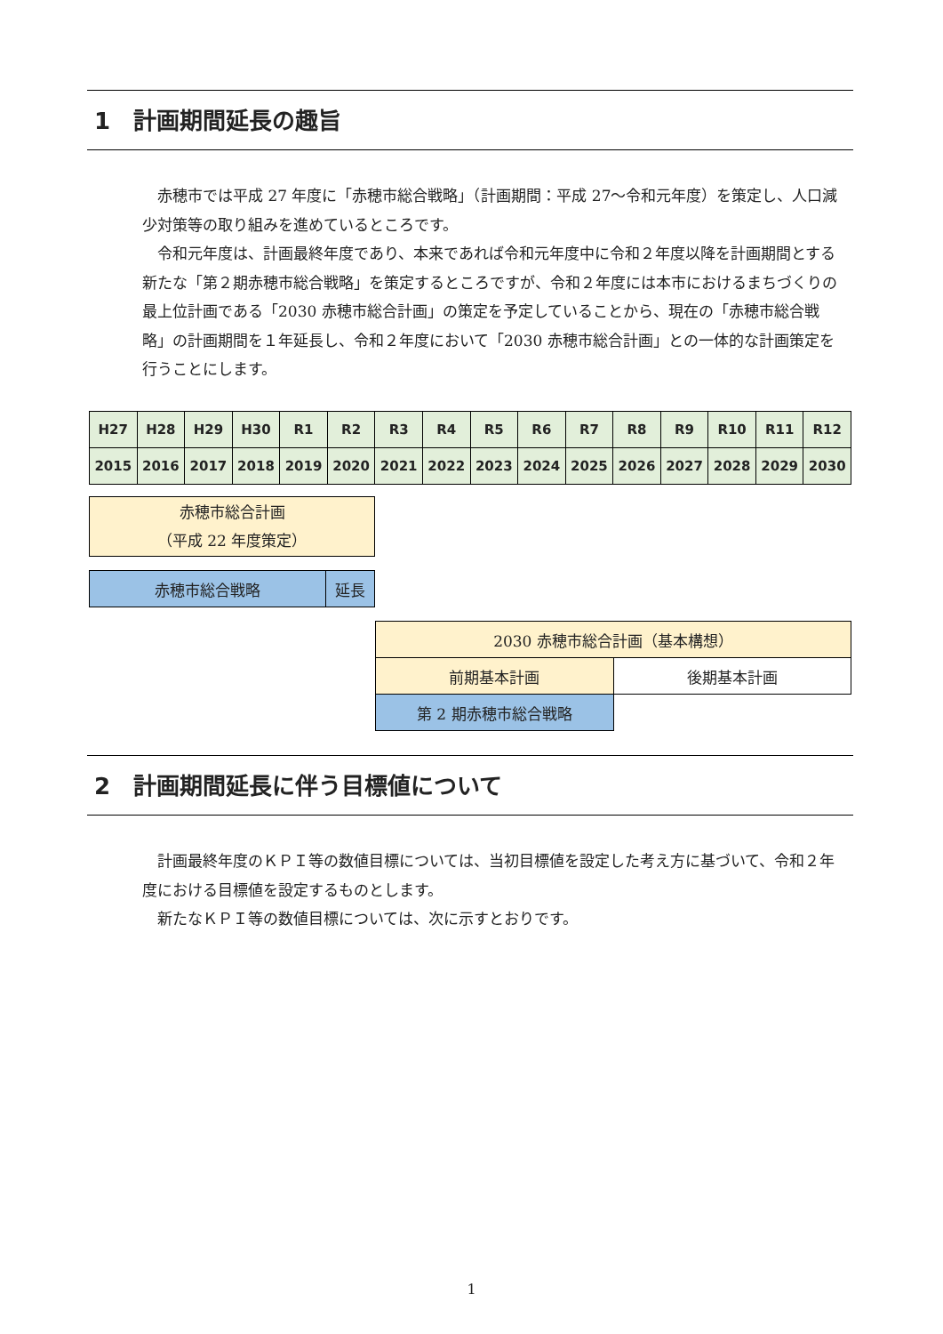1　計画期間延長の趣旨
赤穂市では平成 27 年度に「赤穂市総合戦略」（計画期間：平成 27～令和元年度）を策定し、人口減少対策等の取り組みを進めているところです。
令和元年度は、計画最終年度であり、本来であれば令和元年度中に令和２年度以降を計画期間とする新たな「第２期赤穂市総合戦略」を策定するところですが、令和２年度には本市におけるまちづくりの最上位計画である「2030 赤穂市総合計画」の策定を予定していることから、現在の「赤穂市総合戦略」の計画期間を１年延長し、令和２年度において「2030 赤穂市総合計画」との一体的な計画策定を行うことにします。
| H27 | H28 | H29 | H30 | R1 | R2 | R3 | R4 | R5 | R6 | R7 | R8 | R9 | R10 | R11 | R12 |
| 2015 | 2016 | 2017 | 2018 | 2019 | 2020 | 2021 | 2022 | 2023 | 2024 | 2025 | 2026 | 2027 | 2028 | 2029 | 2030 |
| 赤穂市総合計画 （平成 22 年度策定） |
| 赤穂市総合戦略 | 延長 |
| 2030 赤穂市総合計画（基本構想） | |
| 前期基本計画 | 後期基本計画 |
| 第 2 期赤穂市総合戦略 | |
2　計画期間延長に伴う目標値について
計画最終年度のＫＰＩ等の数値目標については、当初目標値を設定した考え方に基づいて、令和２年度における目標値を設定するものとします。
新たなＫＰＩ等の数値目標については、次に示すとおりです。
1